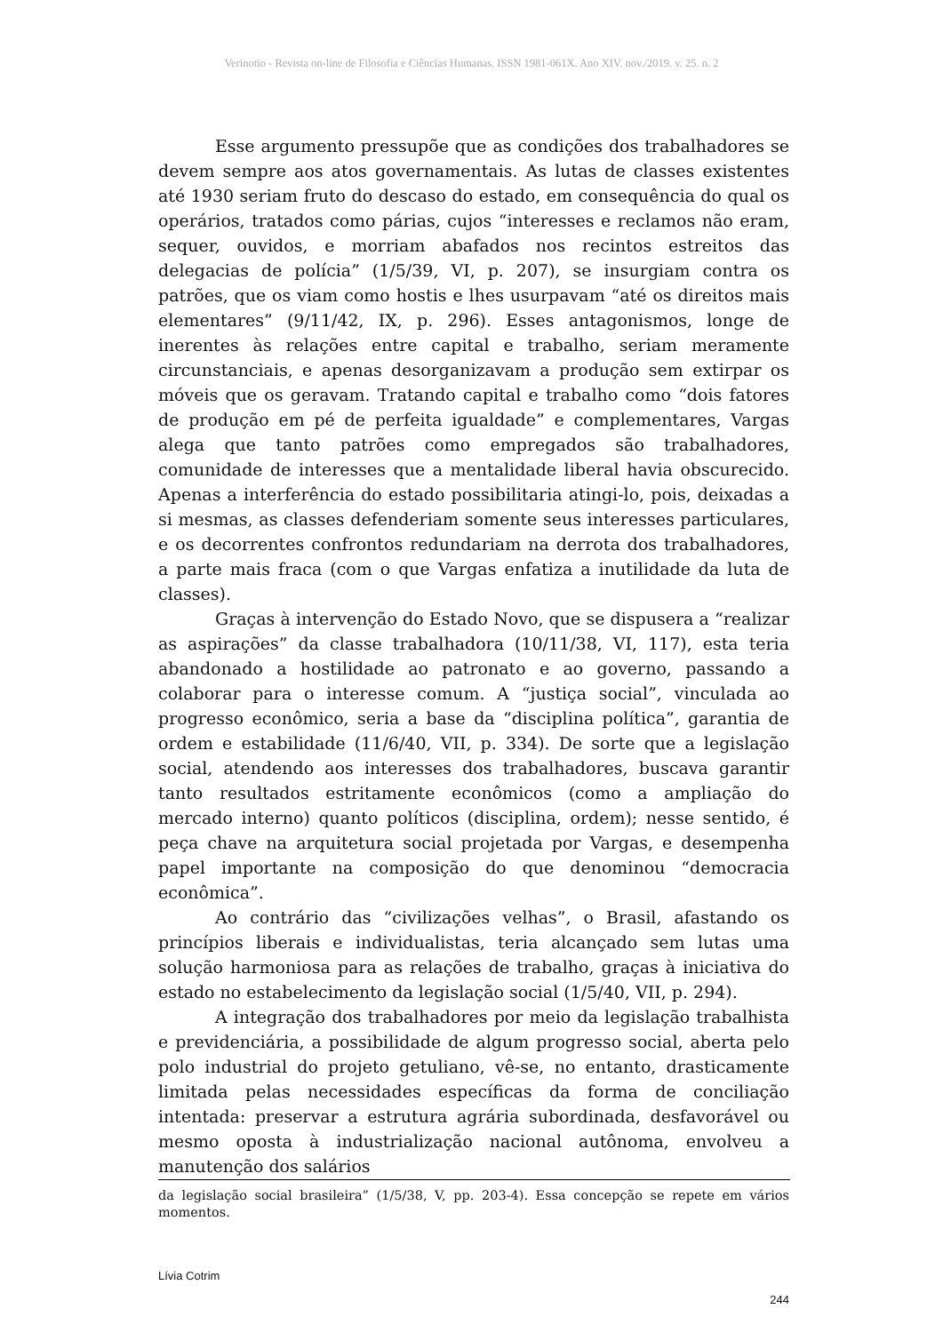Verinotio - Revista on-line de Filosofia e Ciências Humanas. ISSN 1981-061X. Ano XIV. nov./2019. v. 25. n. 2
Esse argumento pressupõe que as condições dos trabalhadores se devem sempre aos atos governamentais. As lutas de classes existentes até 1930 seriam fruto do descaso do estado, em consequência do qual os operários, tratados como párias, cujos “interesses e reclamos não eram, sequer, ouvidos, e morriam abafados nos recintos estreitos das delegacias de polícia” (1/5/39, VI, p. 207), se insurgiam contra os patrões, que os viam como hostis e lhes usurpavam “até os direitos mais elementares” (9/11/42, IX, p. 296). Esses antagonismos, longe de inerentes às relações entre capital e trabalho, seriam meramente circunstanciais, e apenas desorganizavam a produção sem extirpar os móveis que os geravam. Tratando capital e trabalho como “dois fatores de produção em pé de perfeita igualdade” e complementares, Vargas alega que tanto patrões como empregados são trabalhadores, comunidade de interesses que a mentalidade liberal havia obscurecido. Apenas a interferência do estado possibilitaria atingi-lo, pois, deixadas a si mesmas, as classes defenderiam somente seus interesses particulares, e os decorrentes confrontos redundariam na derrota dos trabalhadores, a parte mais fraca (com o que Vargas enfatiza a inutilidade da luta de classes).
Graças à intervenção do Estado Novo, que se dispusera a “realizar as aspirações” da classe trabalhadora (10/11/38, VI, 117), esta teria abandonado a hostilidade ao patronato e ao governo, passando a colaborar para o interesse comum. A “justiça social”, vinculada ao progresso econômico, seria a base da “disciplina política”, garantia de ordem e estabilidade (11/6/40, VII, p. 334). De sorte que a legislação social, atendendo aos interesses dos trabalhadores, buscava garantir tanto resultados estritamente econômicos (como a ampliação do mercado interno) quanto políticos (disciplina, ordem); nesse sentido, é peça chave na arquitetura social projetada por Vargas, e desempenha papel importante na composição do que denominou “democracia econômica”.
Ao contrário das “civilizações velhas”, o Brasil, afastando os princípios liberais e individualistas, teria alcançado sem lutas uma solução harmoniosa para as relações de trabalho, graças à iniciativa do estado no estabelecimento da legislação social (1/5/40, VII, p. 294).
A integração dos trabalhadores por meio da legislação trabalhista e previdenciária, a possibilidade de algum progresso social, aberta pelo polo industrial do projeto getuliano, vê-se, no entanto, drasticamente limitada pelas necessidades específicas da forma de conciliação intentada: preservar a estrutura agrária subordinada, desfavorável ou mesmo oposta à industrialização nacional autônoma, envolveu a manutenção dos salários
da legislação social brasileira” (1/5/38, V, pp. 203-4). Essa concepção se repete em vários momentos.
Lívia Cotrim
244